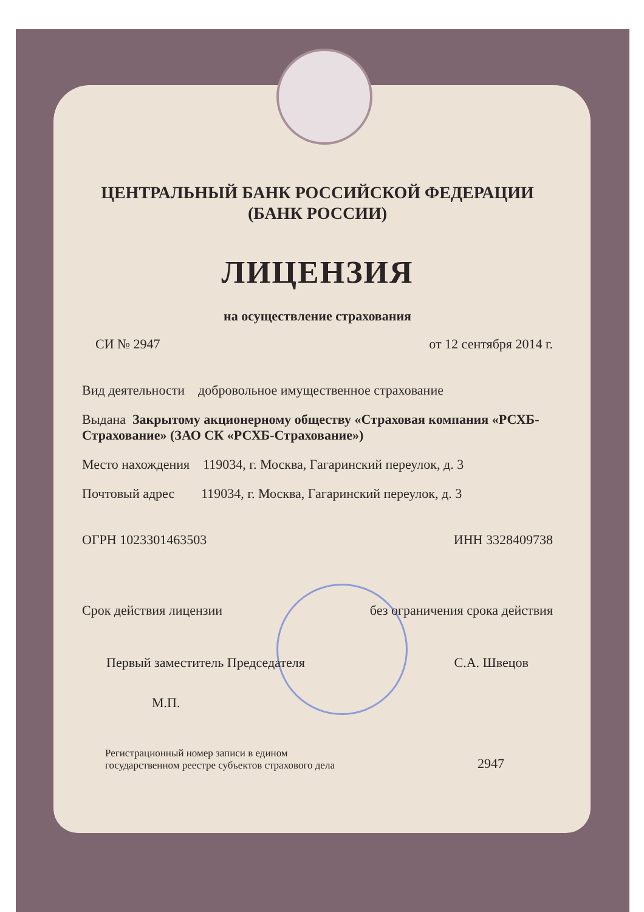ЦЕНТРАЛЬНЫЙ БАНК РОССИЙСКОЙ ФЕДЕРАЦИИ
(БАНК РОССИИ)
ЛИЦЕНЗИЯ
на осуществление страхования
СИ № 2947 от 12 сентября 2014 г.
Вид деятельности добровольное имущественное страхование
Выдана Закрытому акционерному обществу «Страховая компания «РСХБ-Страхование» (ЗАО СК «РСХБ-Страхование»)
Место нахождения 119034, г. Москва, Гагаринский переулок, д. 3
Почтовый адрес 119034, г. Москва, Гагаринский переулок, д. 3
ОГРН 1023301463503 ИНН 3328409738
Срок действия лицензии без ограничения срока действия
Первый заместитель Председателя С.А. Швецов
М.П.
Регистрационный номер записи в едином
государственном реестре субъектов страхового дела 2947